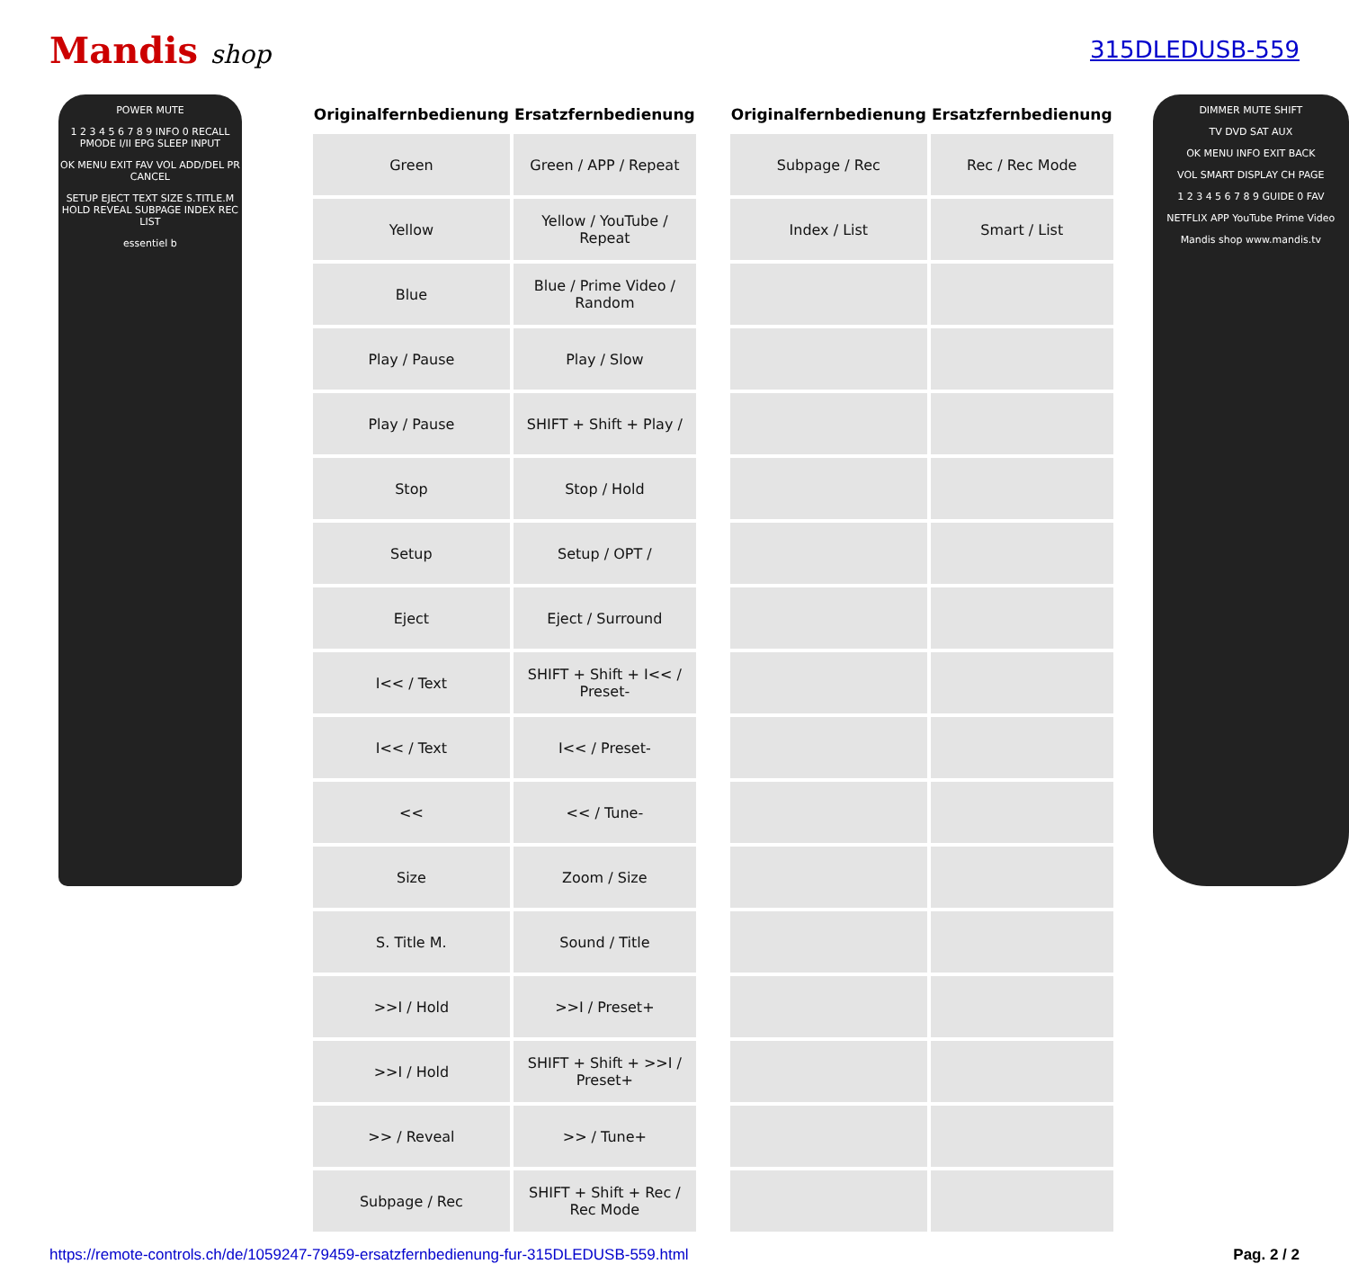Mandis shop 315DLEDUSB-559
POWER MUTE
1 2 3 4 5 6 7 8 9 INFO 0 RECALL PMODE I/II EPG SLEEP INPUT
OK MENU EXIT FAV VOL ADD/DEL PR CANCEL
SETUP EJECT TEXT SIZE S.TITLE.M HOLD REVEAL SUBPAGE INDEX REC LIST
essentiel b
| Originalfernbedienung | Ersatzfernbedienung |
| --- | --- |
| Green | Green / APP / Repeat |
| Yellow | Yellow / YouTube / Repeat |
| Blue | Blue / Prime Video / Random |
| Play / Pause | Play / Slow |
| Play / Pause | SHIFT + Shift + Play / |
| Stop | Stop / Hold |
| Setup | Setup / OPT / |
| Eject | Eject / Surround |
| I<< / Text | SHIFT + Shift + I<< / Preset- |
| I<< / Text | I<< / Preset- |
| << | << / Tune- |
| Size | Zoom / Size |
| S. Title M. | Sound / Title |
| >>I / Hold | >>I / Preset+ |
| >>I / Hold | SHIFT + Shift + >>I / Preset+ |
| >> / Reveal | >> / Tune+ |
| Subpage / Rec | SHIFT + Shift + Rec / Rec Mode |
| Originalfernbedienung | Ersatzfernbedienung |
| --- | --- |
| Subpage / Rec | Rec / Rec Mode |
| Index / List | Smart / List |
DIMMER MUTE SHIFT
TV DVD SAT AUX
OK MENU INFO EXIT BACK
VOL SMART DISPLAY CH PAGE
1 2 3 4 5 6 7 8 9 GUIDE 0 FAV
NETFLIX APP YouTube Prime Video
Mandis shop www.mandis.tv
https://remote-controls.ch/de/1059247-79459-ersatzfernbedienung-fur-315DLEDUSB-559.html Pag. 2 / 2